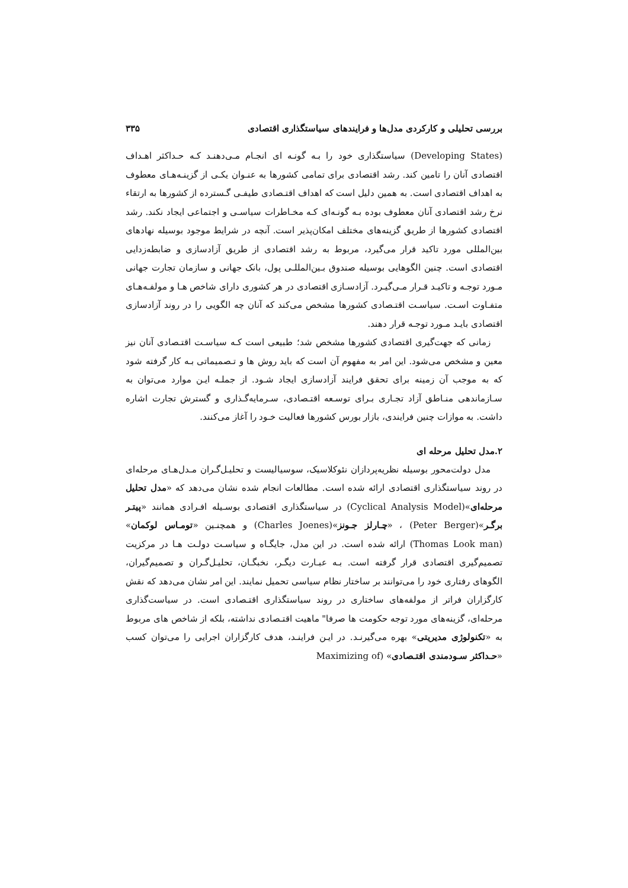بررسی تحلیلی و کارکردی مدل‌ها و فرایندهای سیاستگذاری اقتصادی ۳۳۵
(Developing States) سیاستگذاری خود را بـه گونـه ای انجـام مـی‌دهنـد کـه حـداکثر اهـداف اقتصادی آنان را تامین کند. رشد اقتصادی برای تمامی کشورها به عنـوان یکـی از گزینـه‌هـای معطوف به اهداف اقتصادی است. به همین دلیل است که اهداف اقتـصادی طیفـی گـسترده از کشورها به ارتقاء نرخ رشد اقتصادی آنان معطوف بوده بـه گونـه‌ای کـه مخـاطرات سیاسـی و اجتماعی ایجاد نکند. رشد اقتصادی کشورها از طریق گزینه‌های مختلف امکان‌پذیر است. آنچه در شرایط موجود بوسیله نهادهای بین‌المللی مورد تاکید قرار می‌گیرد، مربوط به رشد اقتصادی از طریق آزادسازی و ضابطه‌زدایی اقتصادی است. چنین الگوهایی بوسیله صندوق بـین‌المللـی پول، بانک جهانی و سازمان تجارت جهانی مـورد توجـه و تاکیـد قـرار مـی‌گیـرد. آزادسـازی اقتصادی در هر کشوری دارای شاخص هـا و مولفـه‌هـای متفـاوت اسـت. سیاسـت اقتـصادی کشورها مشخص می‌کند که آنان چه الگویی را در روند آزادسازی اقتصادی بایـد مـورد توجـه قرار دهند.
زمانی که جهت‌گیری اقتصادی کشورها مشخص شد؛ طبیعی است کـه سیاسـت اقتـصادی آنان نیز معین و مشخص می‌شود. این امر به مفهوم آن است که باید روش ها و تـصمیماتی بـه کار گرفته شود که به موجب آن زمینه برای تحقق فرایند آزادسازی ایجاد شـود. از جملـه ایـن موارد می‌توان به سـازماندهی منـاطق آزاد تجـاری بـرای توسـعه اقتـصادی، سـرمایه‌گـذاری و گسترش تجارت اشاره داشت. به موازات چنین فرایندی، بازار بورس کشورها فعالیت خـود را آغاز می‌کنند.
۲.مدل تحلیل مرحله ای
مدل دولت‌محور بوسیله نظریه‌پردازان نئوکلاسیک، سوسیالیست و تحلیـل‌گـران مـدل‌هـای مرحله‌ای در روند سیاستگذاری اقتصادی ارائه شده است. مطالعات انجام شده نشان می‌دهد که «مدل تحلیل مرحله‌ای»(Cyclical Analysis Model) در سیاستگذاری اقتصادی بوسـیله افـرادی همانند «پیتـر برگـر»(Peter Berger) ، «چـارلز جـونز»(Charles Joenes) و همچنـین «تومـاس لوکمان» (Thomas Look man) ارائه شده است. در این مدل، جایگـاه و سیاسـت دولـت هـا در مرکزیت تصمیم‌گیری اقتصادی قرار گرفته است. بـه عبـارت دیگـر، نخبگـان، تحلیـل‌گـران و تصمیم‌گیران، الگوهای رفتاری خود را می‌توانند بر ساختار نظام سیاسی تحمیل نمایند. این امر نشان می‌دهد که نقش کارگزاران فراتر از مولفه‌های ساختاری در روند سیاستگذاری اقتـصادی است. در سیاست‌گذاری مرحله‌ای، گزینه‌های مورد توجه حکومت ها صرفا" ماهیت اقتـصادی نداشته، بلکه از شاخص های مربوط به «تکنولوژی مدیریتی» بهره می‌گیرنـد. در ایـن فراینـد، هدف کارگزاران اجرایی را می‌توان کسب «حـداکثر سـودمندی اقتـصادی» (Maximizing of